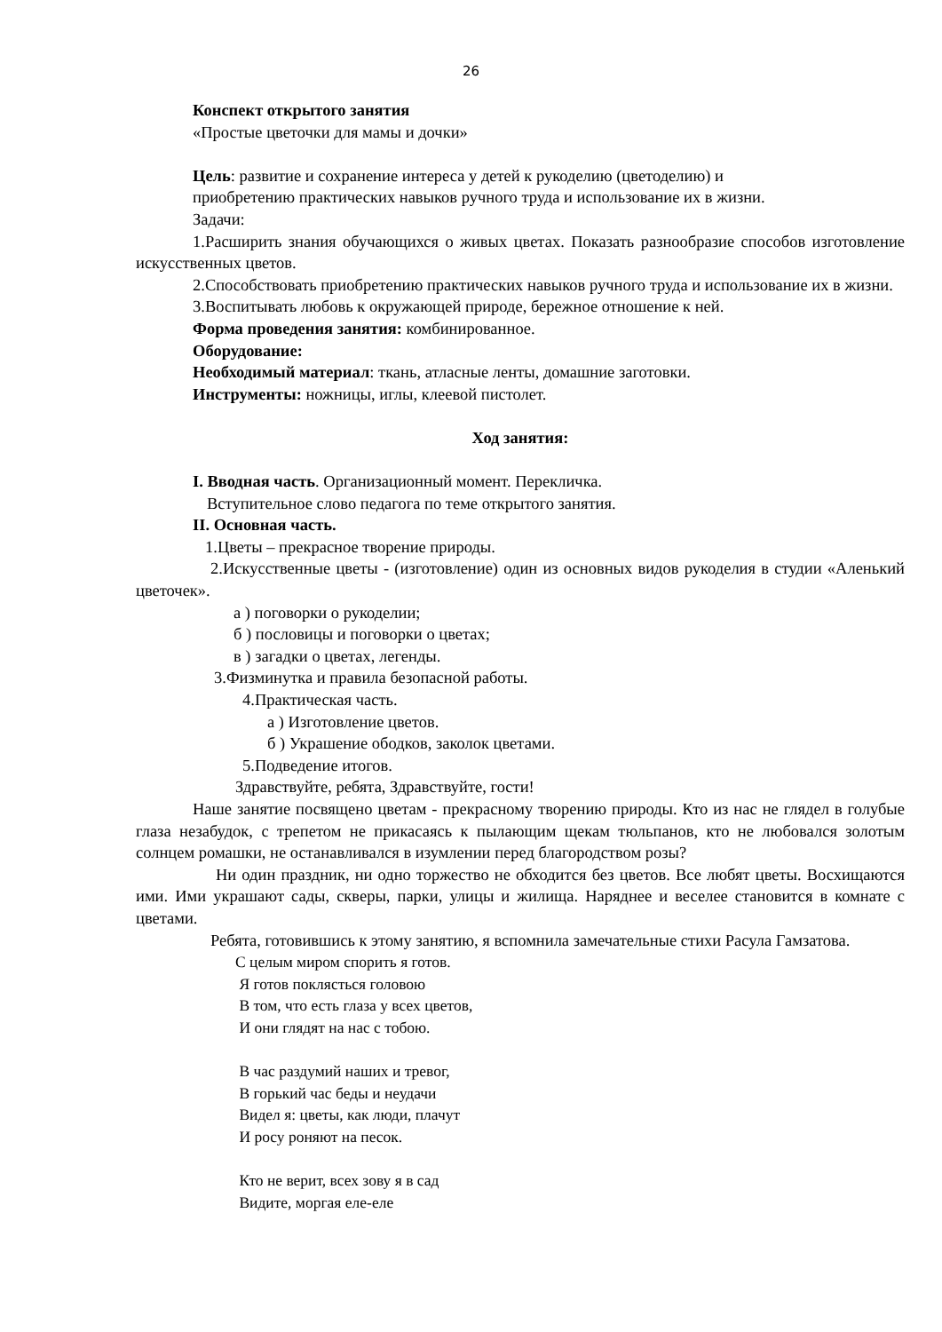26
Конспект открытого занятия
«Простые цветочки для мамы и дочки»
Цель: развитие и сохранение интереса у детей к рукоделию (цветоделию) и
приобретению практических навыков ручного труда и использование их в жизни.
Задачи:
1.Расширить знания обучающихся о живых цветах. Показать разнообразие способов изготовление искусственных цветов.
2.Способствовать приобретению практических навыков ручного труда и использование их в жизни.
3.Воспитывать любовь к окружающей природе, бережное отношение к ней.
Форма проведения занятия: комбинированное.
Оборудование:
Необходимый материал: ткань, атласные ленты, домашние заготовки.
Инструменты: ножницы, иглы, клеевой пистолет.
Ход занятия:
I. Вводная часть. Организационный момент. Перекличка.
Вступительное слово педагога по теме открытого занятия.
II. Основная часть.
1.Цветы – прекрасное творение природы.
2.Искусственные цветы - (изготовление) один из основных видов рукоделия в студии «Аленький цветочек».
а ) поговорки о рукоделии;
б ) пословицы и поговорки о цветах;
в ) загадки о цветах, легенды.
3.Физминутка и правила безопасной работы.
4.Практическая часть.
а ) Изготовление цветов.
б ) Украшение ободков, заколок цветами.
5.Подведение итогов.
Здравствуйте, ребята, Здравствуйте, гости!
Наше занятие посвящено цветам - прекрасному творению природы. Кто из нас не глядел в голубые глаза незабудок, с трепетом не прикасаясь к пылающим щекам тюльпанов, кто не любовался золотым солнцем ромашки, не останавливался в изумлении перед благородством розы?
Ни один праздник, ни одно торжество не обходится без цветов. Все любят цветы. Восхищаются ими. Ими украшают сады, скверы, парки, улицы и жилища. Наряднее и веселее становится в комнате с цветами.
Ребята, готовившись к этому занятию, я вспомнила замечательные стихи Расула Гамзатова.
С целым миром спорить я готов.
Я готов поклясться головою
В том, что есть глаза у всех цветов,
И они глядят на нас с тобою.
В час раздумий наших и тревог,
В горький час беды и неудачи
Видел я: цветы, как люди, плачут
И росу роняют на песок.
Кто не верит, всех зову я в сад
Видите, моргая еле-еле